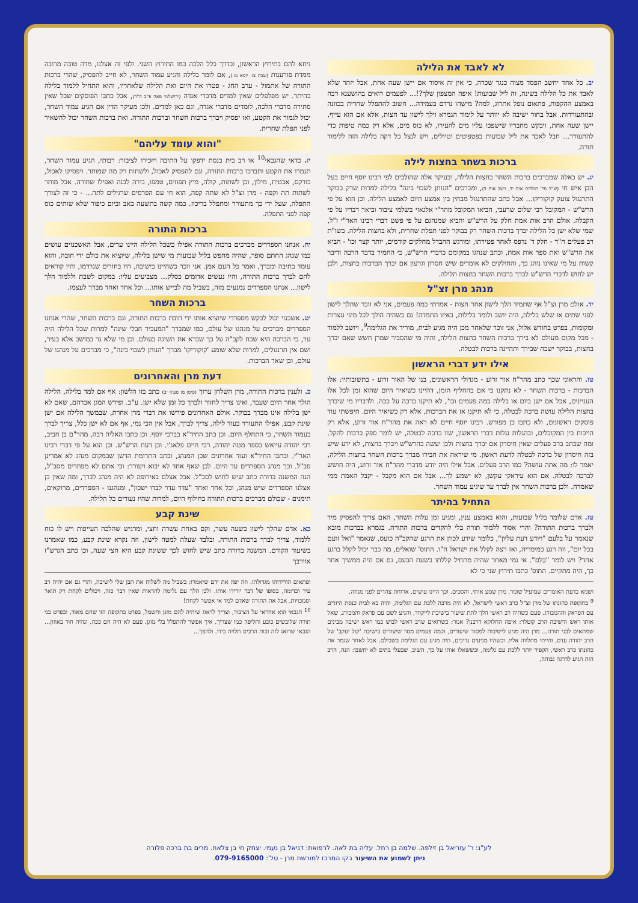לא לאבד את הלילה
יב. כל אחד יחשב הפסד מצוה כנגד שכרה, כי אין זה איסור אם יישן שעה אחת, אבל יזהר שלא לאבד את כל הלילה בשינה, זה ליל שבועות! איפה המצפון שלך?!... לפעמים רואים בהושענא רבה באמצע ההקפות, פתאום נופל אתרוג, למה? מישהו נרדם בעמידה... חשוב להתפלל שחרית בכוונה ובהתעוררות. אבל בחור ישיבה לא יוותר על לימוד הגמרא וילך לישון עד חצות, אלא אם הוא עייף, יישן שעה אחת, ויבקש מחבריו שישפכו עליו מים להעירו, לא כוס מים, אלא רק כמה טיפות כדי להתעורר... חבל לאבד את ליל שבועות בפטפוטים וטיולים, ויש לנצל כל דקה בלילה הזה ללימוד תורה.
ברכות בשחר בחצות לילה
יג. יש כאלה שמברכים ברכות השחר בחצות הלילה, ובעיקר אלה שהולכים לפי רבינו יוסף חיים בעל הבן איש חי (ש"ר פר' תולדות אות יד, וישב אות ד), ומברכים "הנותן לשכוי בינה" בלילה למרות שרק בבוקר התרנגול צועק קוקוריקו... אבל כתב שהתרנגול מבחין בין אמצע היום לאמצע הלילה. וכן הוא על פי הרש"ש - המקובל רבי שלום שרעבי, הביאו המקובל מהר"י אלגאזי בשלמי ציבור וביאר דבריו על פי הקבלה. אולם הרב אות אמת חלק על הרש"ש והביא שמנהגם על פי פשט דברי רבינו האר"י ז"ל, שמי שלא ישן כל הלילה יברך ברכות השחר רק בבוקר לפני תפלת שחרית, ולא בחצות הלילה. בשו"ת רב פעלים ח"ד - חלק ד' נדפס לאחר פטירתו, ומורגש ההבדל מחלקים קודמים, יותר קצר וכו' - הביא את הרש"ש ואת ספר אות אמת, וכתב שנהגו במקומם כדברי הרש"ש, כי החמיר בדבר הרבה ודיבר קשות על מי שאינו נוהג כך, והחולקים לא אומרים שיש חסרון וגרעון אם יברך הברכות בחצות, ולכן יש לחוש לדברי הרש"ש לברך ברכות השחר בחצות הלילה.
מנהג מרן זצ"ל
יד. אולם מרן זצ"ל אף שתמיד הלך לישון אחר חצות - אמרתי כמה פעמים, אני לא זוכר שהלך לישון לפני שתים או שלש בלילה, היה יושב ולומד בלילות, באיזו התמדה! גם כשהיה הולך לכל מיני עצרות ומקומות, בפרט בחודש אלול, אני זוכר שלאחר מכן היה מגיע לבית, מוריד את הגלימה<sup>9</sup>, ויושב ללמוד - מכל מקום מעולם לא בירך ברכות השחר בחצות הלילה, והיה מי שהסביר שמרן חשש שאם יברך בחצות, בבוקר ישכח שבירך ותהיינה ברכות לבטלה.
אילו ידע דברי הראשון
טו. והראוני שכך כתב מהר"ח אור זרוע - מגדולי הראשונים, בנו של האור זרוע - בתשובותיו: אלו הברכות - ברכות השחר - לא נתקנו כי אם בהחליף הזמן, דהיינו כשיאיר היום שהוא זמן לכל אלו העניינים, אבל אם ישן ביום או בלילה כמה פעמים וכו', לא תיקנו ברכה על ככה. ולדבריו מי שיברך בחצות הלילה עושה ברכה לבטלה, כי לא תיקנו אז את הברכות, אלא רק כשיאיר היום. חיפשתי עוד פוסקים ראשונים, ולא כתבו כן מפורש. רבינו יוסף חיים לא ראה את מהר"ח אור זרוע, אלא רק הויכוח בין המקובלים, ובהגלות נגלות דברי הראשון, שזו ברכה לבטלה, יש לומר ספק ברכות להקל. ומה שכתב ברב פעלים שאין חיסרון אם יברך בחצות ולכן יעשה כהרש"ש ויברך בחצות, לא ידע שיש בזה חיסרון של ברכה לבטלה לדעת ראשון. מי שיראה את חבירו מברך ברכות השחר בחצות הלילה, יאמר לו: מה אתה עושה? כמו הרב פעלים. אבל אילו היה יודע מדברי מהר"ח אור זרוע, היה חושש לברכה לבטלה. אם הוא עיראקי עקשן, לא ישמע לך... אבל אם הוא מקבל - יקבל האמת ממי שאמרה. ולכן ברכות השחר אין לברך עד שיגיע עמוד השחר.
התחיל בהיתר
טז. אדם שלומד בליל שבועות, והוא באמצע ענין, ומגיע זמן עלות השחר, האם צריך להפסיק מיד ולברך ברכות התורה? והרי אסור ללמוד תורה בלי להקדים ברכות התורה. בגמרא בברכות מובא שנאמר על בלעם "ויודע דעת עליון", כלומר שידע לכוון את הרגע שהקב"ה כועס, שנאמר "ואל זועם בכל יום", וזה רגע כמימריה, ואז רצה לקלל את ישראל ח"ו. התוס' שואלים, מה כבר יכול לקלל ברגע אחד? ויש לומר "כַּלֵּם". אי נמי מאחר שהיה מתחיל קללתו בשעת הכעס, גם אם היה ממשיך אחר כך, היה מתקיים. התוס' כתבו תירוץ שני כי לא
ושמא כדעת האומרים שמועיל שומר. מרן שמע אותי, והסכים. וכך היינו עושים, ארוחת צהרים לפני מנחה.
<sup>9</sup> בתקופת כהונתו של מרן זצ"ל כרב ראשי לישראל, לא היה מרבה ללכת עם הגלימה, והיה בא לבית כנסת היזדים עם הפראק וההמבורג. פעם כשהיה רב ראשי הלך לתת שיעור בישיבת לייקווד, והגיע לשם עם פראק והמבורג, שאל אותו ראש הישיבה הרב קוטלר: איפה החלוקא דרבנן? אמר: כשרואים שרב ראשי לבוש כמו ראש ישיבה מבינים שמתאים לבני תורה... מרן היה מגיע לישיבות למסור שיעורים, וכמה פעמים מסר שיעורים בישיבת 'קול יעקב' של הרב יהודה עדס, והייתי מתלווה אליו. וכשהיו מגיעים נדיבים, היה מגיע עם הגלימה בשבילם. אבל לאחר שגמר את כהונתו כרב ראשי, הקפיד יותר ללכת עם גלימה, וכששאלו אותו על כך, השיב, שבעלי בתים לא יחשבו: הנה, הרב הזה הגיע לדרגה גבוהה,
ניחא להם בתירוץ הראשון, ובדרך כלל הלכה כמו התירוץ השני. ולפי זה אצלנו, מדה טובה מרובה ממדת פורענות (שבת צז. יומא עו.), אם לומד בלילה והגיע עמוד השחר, לא חייב להפסיק, שהרי ברכות התורה של אתמול - ערב החג - פטרו את היום ואת הלילה שלאחריו, והוא התחיל ללמוד בלילה בהיתר. יש מפלפלים שאין למדים מדברי אגדה (ירושלמי פאה פ"ב ה"ד), אבל כתבו הפוסקים שכל שאין סתירה מדברי הלכה, לומדים מדברי אגדה, וגם כאן למדים. ולכן מעיקר הדין אם הגיע עמוד השחר, יכול לגמור את הקטע, ואז יפסיק ויברך ברכות השחר וברכות התורה. ואת ברכות השחר יכול להשאיר לפני תפלת שחרית.
"והוא עומד עליהם"
יז. כדאי שהגבאי<sup>10</sup> או רב בית כנסת ידפקו על התיבה ויזכירו לציבור: רבותי, הגיע עמוד השחר, תגמרו את הקטע ותברכו ברכות התורה, וגם להפסיק לאכול, ולשתות רק מה שמותר. ויפסיקו לאכול, בורקס, אבטיח, מילון, וכן לשתות, קולה, מיץ תפוזים, טמפו, בירה לבנה ואפילו שחורה. אבל מותר לשתות תה וקפה - מרן זצ"ל לא שתה קפה, הוא חי עם הפרסים שרגילים לתה... - כי זה לצורך התפלה, שעל ידי כך מתעורר ומתפלל בריכוז. כמה קשה בתשעה באב וביום כיפור שלא שותים כוס קפה לפני התפלה.
ברכות התורה
יח. אנחנו הספרדים מברכים ברכות התורה אפילו כשכל הלילה היינו ערים, אבל האשכנזים עושים כמו שנהג החתם סופר, שהיה מחפש בליל שבועות מי שישן בלילה, שיוציא את כולם ידי חובה, והוא עומד בתיבה ומברך, ואמר כל העם אמן. אני זוכר כשהיינו בישיבה, היו בחורים שנרדמו, והיו קוראים להם לברך ברכות התורה, והיו נעשים אדומים כסלק... מצביעים עליו: במקום לשבת וללמוד הלך לישון... אנחנו הספרדים נמנעים מזה, בשביל מה לבייש אותו... וכל אחד ואחד מברך לעצמו.
ברכות השחר
יט. אשכנזי יכול לבקש מספרדי שיוציא אותו ידי חובת ברכות התורה, וגם ברכות השחר, שהרי אנחנו הספרדים מברכים על מנהגו של עולם, כמו שמברך "המעביר חבלי שינה" למרות שכל הלילה היה ער, כי הברכה היא שבח לקב"ה על כך שברא את השינה בעולם. וכן מי שלא גר במושב אלא בעיר, ושם אין תרנגולים, למרות שלא שומע 'קוקוריקו' מברך "הנותן לשכוי בינה", כי מברכים על מנהגו של עולם, וכן שאר הברכות.
דעת מרן והאחרונים
כ. ולענין ברכות התורה, מרן השלחן ערוך (סימן מז סעיף יב) כתב בזו הלשון: אף אם למד בלילה, הלילה הולך אחר היום שעבר, ואינו צריך לחזור ולברך כל זמן שלא ישן. ע"כ. ופירש המגן אברהם, שאם לא ישן בלילה אינו מברך בבוקר. אולם האחרונים פירשו את דברי מרן אחרת, שבמשך הלילה אם ישן שינת קבע, אפילו התעורר בעוד לילה, צריך לברך, אבל אין הכי נמי, אף אם לא ישן כלל, צריך לברך בעמוד השחר, כי התחלף היום. וכן כתב החיד"א בברכי יוסף. וכן כתבו האליה רבה, מהר"ם בן חביב, רבי יהודה עייאש בספר מטה יהודה, רבי חיים פלאג'י. וכן דעת הרש"ש. וכן הוא על פי דברי רבינו האר"י. וכתבו החיד"א ועוד אחרונים שכן המנהג, וכתב התרומת הדשן שבמקום מנהג לא אמרינן סב"ל. וכך מנהג הספרדים עד היום. לכן שאף אחד לא יבוא ויעורר: וכי אתם לא מפחדים מסב"ל, הנה המשנה ברורה כתב שיש לחוש לסב"ל. אבל אצלם באירופה לא היה מנהג לברך, ומה שאין כן אצלנו הספרדים שיש מנהג, וכל אחד ואחד "עדר עדר לבדו ישכון", ומנהגנו - הספרדים, מרוקאים, תימנים - שכולם מברכים ברכות התורה בחילוף היום, למרות שהיו נעורים כל הלילה.
שינת קבע
כא. אדם שהלך לישון בשעה עשר, וקם באחת עשרה וחצי, ומרגיש שהלכה העייפות ויש לו כוח ללמוד, צריך לברך ברכות התורה. ובלבד שעלה למטה לישון, וזה נקרא שינת קבע, כמו שאמרנו בשיעור הקודם. המשנה ברורה כתב שיש לחוש לכך ששינת קבע היא חצי שעה, וכן כתב הגרש"ז אוירבך
ופתאום הורידוהו מגדולתו. וזה יפה את ידם שיאמרו: בשביל מה לשלוח את הבן שלי לישיבה, והרי גם אם יהיה רב עיר וכדומה, בסופו של דבר יורידו אותו. ולכן הלך עם גלימה להראות שאין דבר כזה, ויכולים לקחת רק תואר וסמכויות, אבל את התורה שאדם למד אי אפשר לקחת!
<sup>10</sup> הגבאי הוא אחראי על הציבור, וצריך לדאוג שיהיה להם מזגן וחשמל, בפרט בתקופה הזו שחם מאוד, ובפרט בני תורה שלובשים כובע וחליפה כמו שצריך, איך אפשר להתפלל בלי מזגן. פעם לא היה חם ככה, ונהיה חור באוזון... הגבאי שדואג לזה זכות הרבים תלויה בידו. ולהפך...
לע"נ: ר' עזריאל בן זילפה. שלמה בן רחל. עליה בת לאה. לרפואת: דניאל בן נעמי. יצחק חי בן צלאח. מרים בת ברכה פלורה
ניתן לשמוע את השיעור בקו המרכז למורשת מרן - טל': 079-9165000.